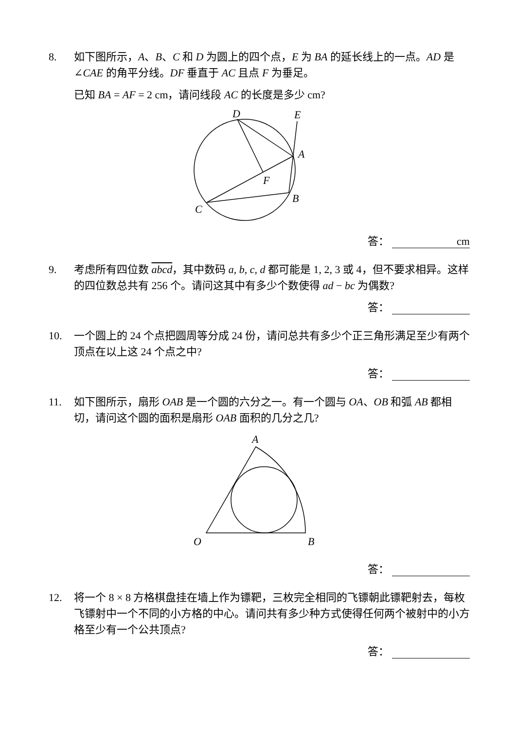8. 如下图所示，A、B、C 和 D 为圆上的四个点，E 为 BA 的延长线上的一点。AD 是∠CAE 的角平分线。DF 垂直于 AC 且点 F 为垂足。
已知 BA = AF = 2 cm，请问线段 AC 的长度是多少 cm?
D
E
A
F
B
C
答： cm
9. 考虑所有四位数 abcd，其中数码 a, b, c, d 都可能是 1, 2, 3 或 4，但不要求相异。这样的四位数总共有 256 个。请问这其中有多少个数使得 ad − bc 为偶数?
答：
10. 一个圆上的 24 个点把圆周等分成 24 份，请问总共有多少个正三角形满足至少有两个顶点在以上这 24 个点之中?
答：
11. 如下图所示，扇形 OAB 是一个圆的六分之一。有一个圆与 OA、OB 和弧 AB 都相切，请问这个圆的面积是扇形 OAB 面积的几分之几?
A
O
B
答：
12. 将一个 8 × 8 方格棋盘挂在墙上作为镖靶，三枚完全相同的飞镖朝此镖靶射去，每枚飞镖射中一个不同的小方格的中心。请问共有多少种方式使得任何两个被射中的小方格至少有一个公共顶点?
答：